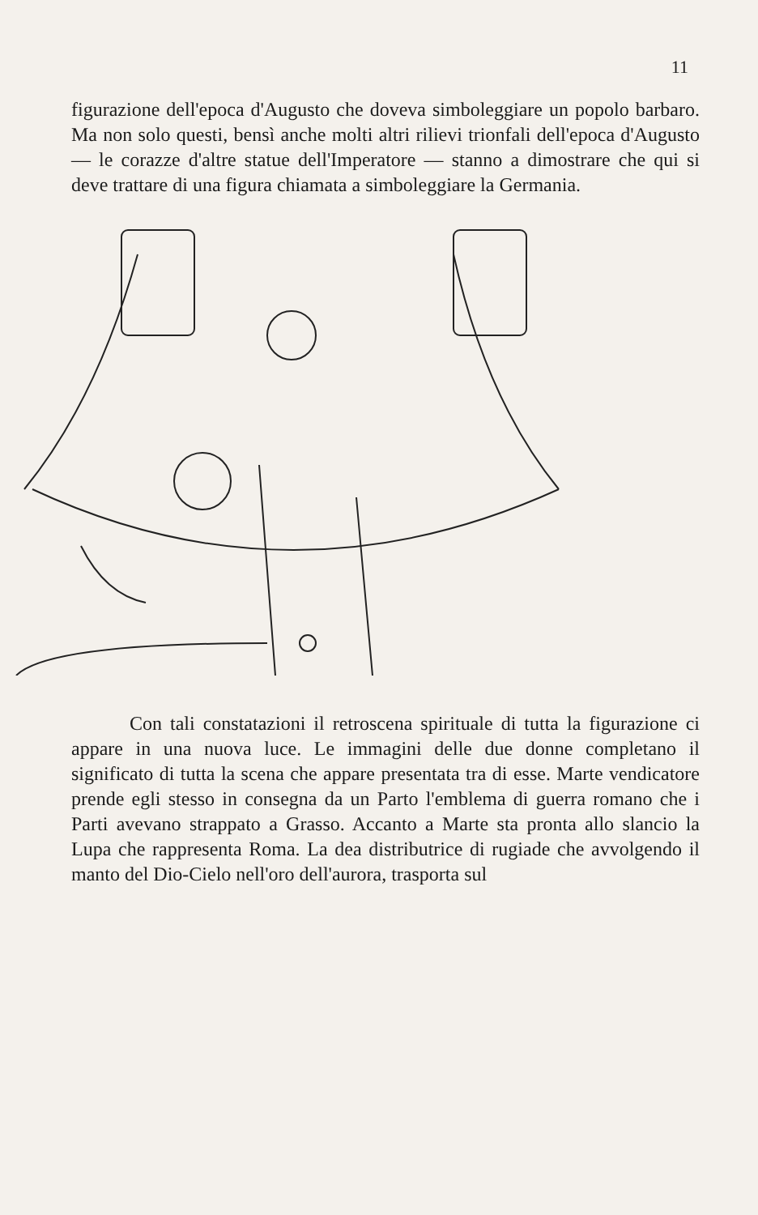11
figurazione dell'epoca d'Augusto che doveva simboleggiare un popolo barbaro. Ma non solo questi, bensì anche molti altri rilievi trionfali dell'epoca d'Augusto — le corazze d'altre statue dell'Imperatore — stanno a dimostrare che qui si deve trattare di una figura chiamata a simboleggiare la Germania.
Con tali constatazioni il retroscena spirituale di tutta la figurazione ci appare in una nuova luce. Le immagini delle due donne completano il significato di tutta la scena che appare presentata tra di esse. Marte vendicatore prende egli stesso in consegna da un Parto l'emblema di guerra romano che i Parti avevano strappato a Grasso. Accanto a Marte sta pronta allo slancio la Lupa che rappresenta Roma. La dea distributrice di rugiade che avvolgendo il manto del Dio-Cielo nell'oro dell'aurora, trasporta sul